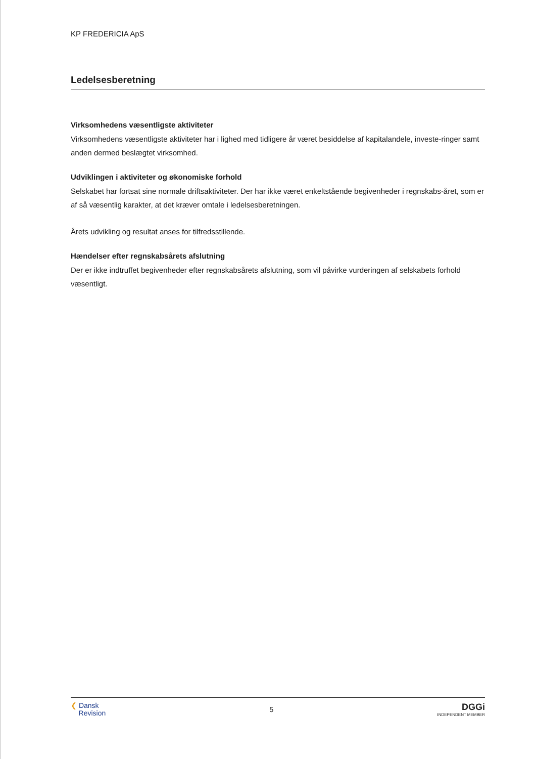KP FREDERICIA ApS
Ledelsesberetning
Virksomhedens væsentligste aktiviteter
Virksomhedens væsentligste aktiviteter har i lighed med tidligere år været besiddelse af kapitalandele, investe-ringer samt anden dermed beslægtet virksomhed.
Udviklingen i aktiviteter og økonomiske forhold
Selskabet har fortsat sine normale driftsaktiviteter. Der har ikke været enkeltstående begivenheder i regnskabs-året, som er af så væsentlig karakter, at det kræver omtale i ledelsesberetningen.
Årets udvikling og resultat anses for tilfredsstillende.
Hændelser efter regnskabsårets afslutning
Der er ikke indtruffet begivenheder efter regnskabsårets afslutning, som vil påvirke vurderingen af selskabets forhold væsentligt.
❮ Dansk
Revision
5
DGGi
INDEPENDENT MEMBER